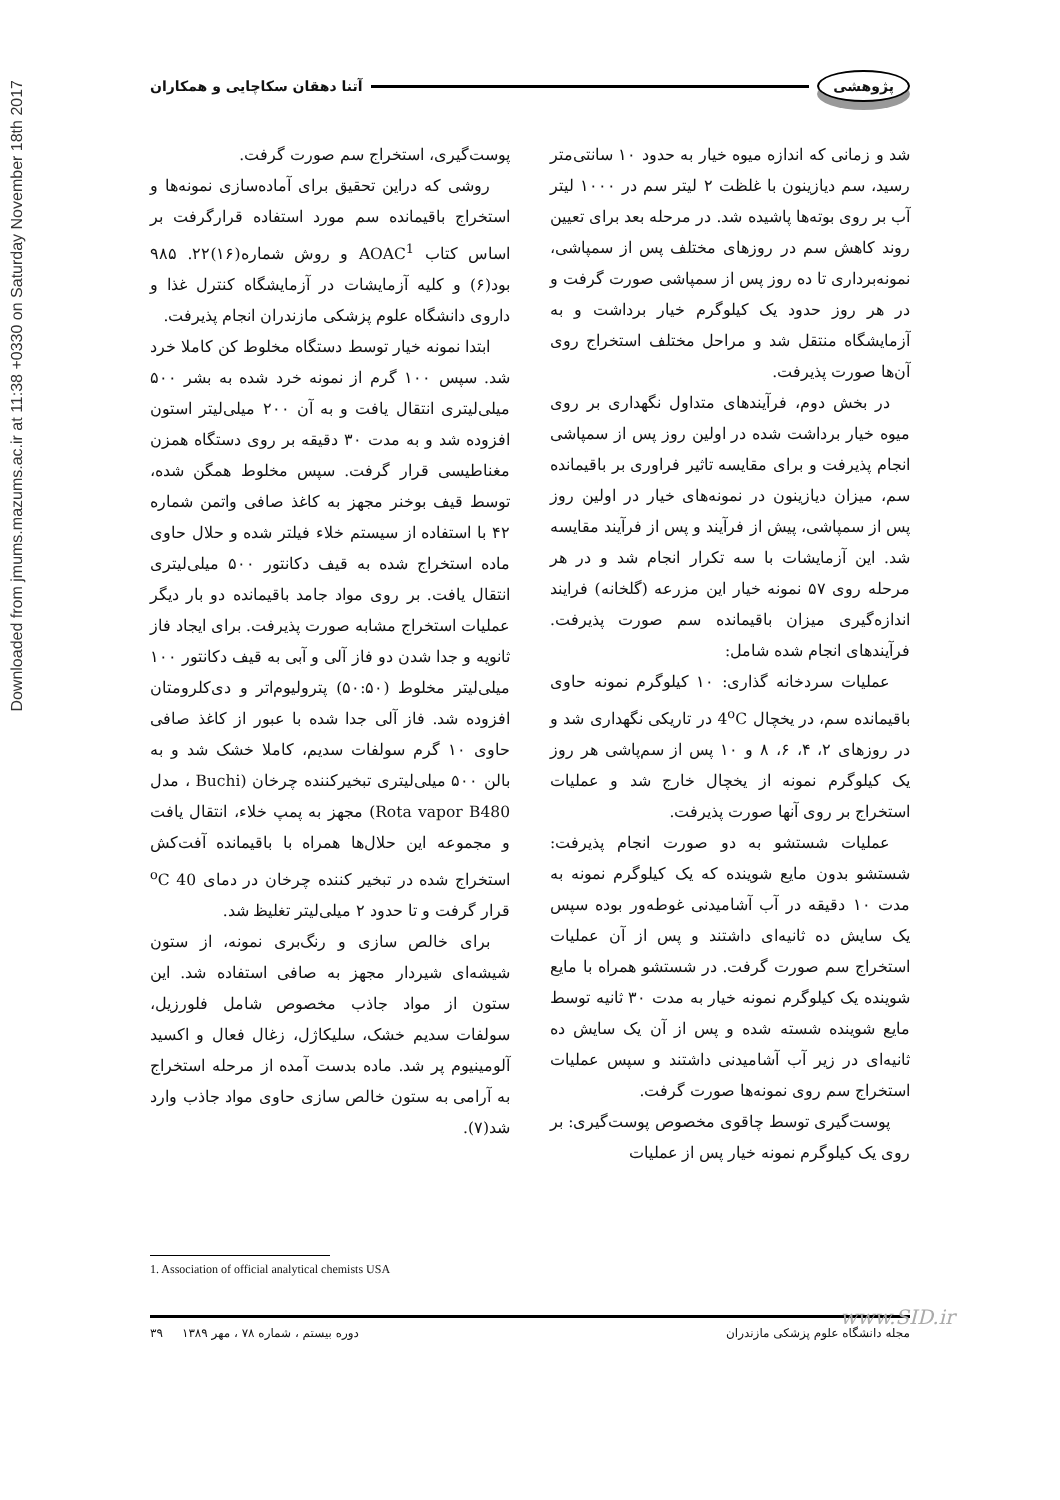Downloaded from jmums.mazums.ac.ir at 11:38 +0330 on Saturday November 18th 2017
پژوهشی آتنا دهقان سکاچایی و همکاران
شد و زمانی که اندازه میوه خیار به حدود ۱۰ سانتی‌متر رسید، سم دیازینون با غلظت ۲ لیتر سم در ۱۰۰۰ لیتر آب بر روی بوته‌ها پاشیده شد. در مرحله بعد برای تعیین روند کاهش سم در روزهای مختلف پس از سمپاشی، نمونه‌برداری تا ده روز پس از سمپاشی صورت گرفت و در هر روز حدود یک کیلوگرم خیار برداشت و به آزمایشگاه منتقل شد و مراحل مختلف استخراج روی آن‌ها صورت پذیرفت.
در بخش دوم، فرآیندهای متداول نگهداری بر روی میوه خیار برداشت شده در اولین روز پس از سمپاشی انجام پذیرفت و برای مقایسه تاثیر فراوری بر باقیمانده سم، میزان دیازینون در نمونه‌های خیار در اولین روز پس از سمپاشی، پیش از فرآیند و پس از فرآیند مقایسه شد. این آزمایشات با سه تکرار انجام شد و در هر مرحله روی ۵۷ نمونه خیار این مزرعه (گلخانه) فرایند اندازه‌گیری میزان باقیمانده سم صورت پذیرفت. فرآیندهای انجام شده شامل:
عملیات سردخانه گذاری: ۱۰ کیلوگرم نمونه حاوی باقیمانده سم، در یخچال 4<sup>o</sup>C در تاریکی نگهداری شد و در روزهای ۲، ۴، ۶، ۸ و ۱۰ پس از سم‌پاشی هر روز یک کیلوگرم نمونه از یخچال خارج شد و عملیات استخراج بر روی آنها صورت پذیرفت.
عملیات شستشو به دو صورت انجام پذیرفت: شستشو بدون مایع شوینده که یک کیلوگرم نمونه به مدت ۱۰ دقیقه در آب آشامیدنی غوطه‌ور بوده سپس یک سایش ده ثانیه‌ای داشتند و پس از آن عملیات استخراج سم صورت گرفت. در شستشو همراه با مایع شوینده یک کیلوگرم نمونه خیار به مدت ۳۰ ثانیه توسط مایع شوینده شسته شده و پس از آن یک سایش ده ثانیه‌ای در زیر آب آشامیدنی داشتند و سپس عملیات استخراج سم روی نمونه‌ها صورت گرفت.
پوست‌گیری توسط چاقوی مخصوص پوست‌گیری: بر روی یک کیلوگرم نمونه خیار پس از عملیات
پوست‌گیری، استخراج سم صورت گرفت.
روشی که دراین تحقیق برای آماده‌سازی نمونه‌ها و استخراج باقیمانده سم مورد استفاده قرارگرفت بر اساس کتاب AOAC<sup>1</sup> و روش شماره(۱۶)۲۲. ۹۸۵ بود(۶) و کلیه آزمایشات در آزمایشگاه کنترل غذا و داروی دانشگاه علوم پزشکی مازندران انجام پذیرفت.
ابتدا نمونه خیار توسط دستگاه مخلوط کن کاملا خرد شد. سپس ۱۰۰ گرم از نمونه خرد شده به بشر ۵۰۰ میلی‌لیتری انتقال یافت و به آن ۲۰۰ میلی‌لیتر استون افزوده شد و به مدت ۳۰ دقیقه بر روی دستگاه همزن مغناطیسی قرار گرفت. سپس مخلوط همگن شده، توسط قیف بوخنر مجهز به کاغذ صافی واتمن شماره ۴۲ با استفاده از سیستم خلاء فیلتر شده و حلال حاوی ماده استخراج شده به قیف دکانتور ۵۰۰ میلی‌لیتری انتقال یافت. بر روی مواد جامد باقیمانده دو بار دیگر عملیات استخراج مشابه صورت پذیرفت. برای ایجاد فاز ثانویه و جدا شدن دو فاز آلی و آبی به قیف دکانتور ۱۰۰ میلی‌لیتر مخلوط (۵۰:۵۰) پترولیوم‌اتر و دی‌کلرومتان افزوده شد. فاز آلی جدا شده با عبور از کاغذ صافی حاوی ۱۰ گرم سولفات سدیم، کاملا خشک شد و به بالن ۵۰۰ میلی‌لیتری تبخیرکننده چرخان (Buchi ، مدل Rota vapor B480) مجهز به پمپ خلاء، انتقال یافت و مجموعه این حلال‌ها همراه با باقیمانده آفت‌کش استخراج شده در تبخیر کننده چرخان در دمای 40 <sup>o</sup>C قرار گرفت و تا حدود ۲ میلی‌لیتر تغلیظ شد.
برای خالص سازی و رنگ‌بری نمونه، از ستون شیشه‌ای شیردار مجهز به صافی استفاده شد. این ستون از مواد جاذب مخصوص شامل فلورزیل، سولفات سدیم خشک، سلیکاژل، زغال فعال و اکسید آلومینیوم پر شد. ماده بدست آمده از مرحله استخراج به آرامی به ستون خالص سازی حاوی مواد جاذب وارد شد(۷).
1. Association of official analytical chemists USA
مجله دانشگاه علوم پزشکی مازندران دوره بیستم ، شماره ۷۸ ، مهر ۱۳۸۹ ۳۹ www.SID.ir